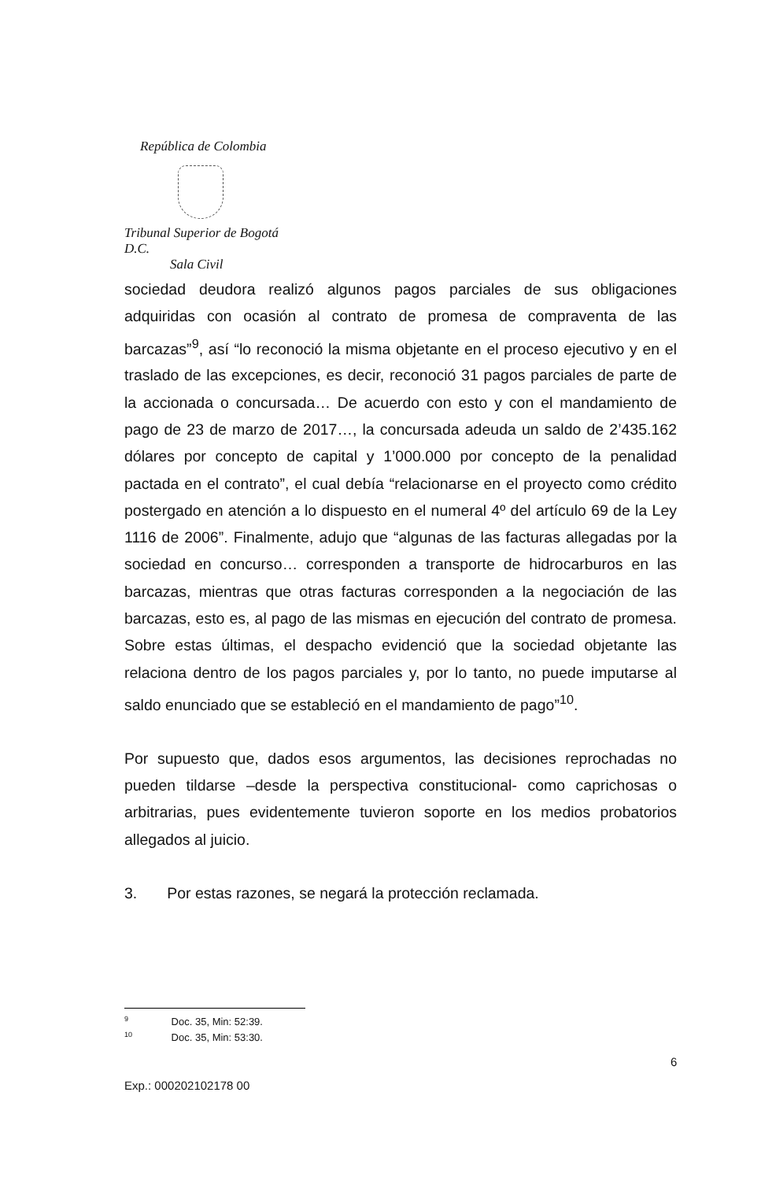República de Colombia
Tribunal Superior de Bogotá D.C.
Sala Civil
sociedad deudora realizó algunos pagos parciales de sus obligaciones adquiridas con ocasión al contrato de promesa de compraventa de las barcazas”<sup>9</sup>, así “lo reconoció la misma objetante en el proceso ejecutivo y en el traslado de las excepciones, es decir, reconoció 31 pagos parciales de parte de la accionada o concursada… De acuerdo con esto y con el mandamiento de pago de 23 de marzo de 2017…, la concursada adeuda un saldo de 2’435.162 dólares por concepto de capital y 1’000.000 por concepto de la penalidad pactada en el contrato”, el cual debía “relacionarse en el proyecto como crédito postergado en atención a lo dispuesto en el numeral 4º del artículo 69 de la Ley 1116 de 2006”. Finalmente, adujo que “algunas de las facturas allegadas por la sociedad en concurso… corresponden a transporte de hidrocarburos en las barcazas, mientras que otras facturas corresponden a la negociación de las barcazas, esto es, al pago de las mismas en ejecución del contrato de promesa. Sobre estas últimas, el despacho evidenció que la sociedad objetante las relaciona dentro de los pagos parciales y, por lo tanto, no puede imputarse al saldo enunciado que se estableció en el mandamiento de pago”<sup>10</sup>.
Por supuesto que, dados esos argumentos, las decisiones reprochadas no pueden tildarse –desde la perspectiva constitucional- como caprichosas o arbitrarias, pues evidentemente tuvieron soporte en los medios probatorios allegados al juicio.
3. Por estas razones, se negará la protección reclamada.
<sup>9</sup> Doc. 35, Min: 52:39.
<sup>10</sup> Doc. 35, Min: 53:30.
6
Exp.: 000202102178 00